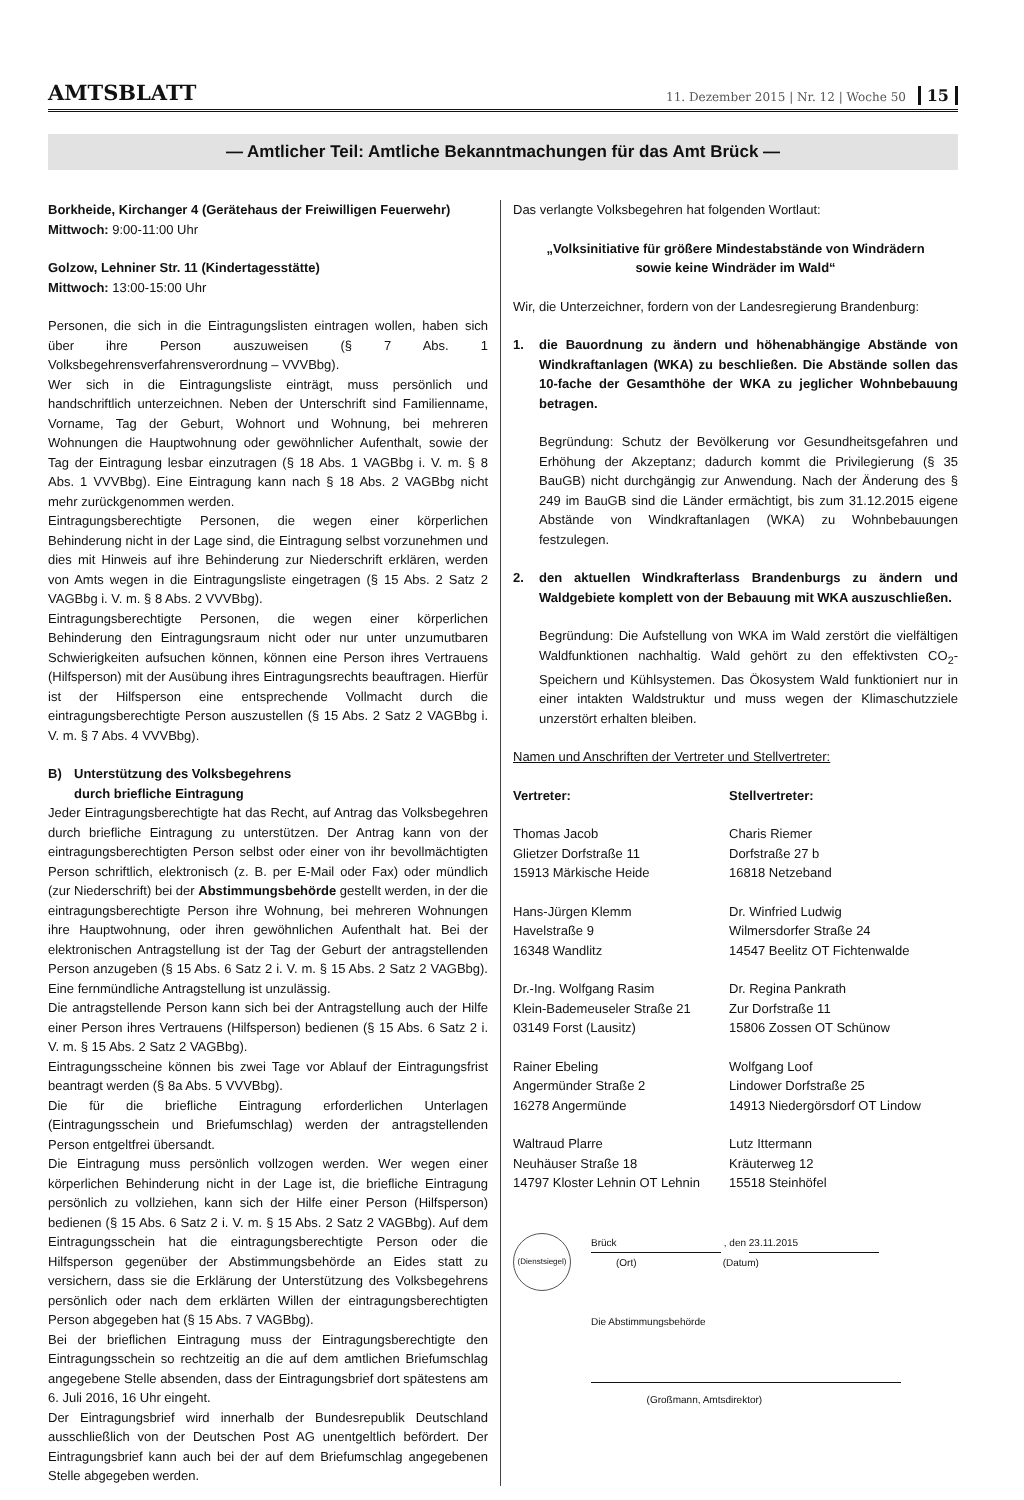AMTSBLATT
11. Dezember 2015 | Nr. 12 | Woche 50 15
— Amtlicher Teil: Amtliche Bekanntmachungen für das Amt Brück —
Borkheide, Kirchanger 4 (Gerätehaus der Freiwilligen Feuerwehr)
Mittwoch: 9:00-11:00 Uhr
Golzow, Lehniner Str. 11 (Kindertagesstätte)
Mittwoch: 13:00-15:00 Uhr
Personen, die sich in die Eintragungslisten eintragen wollen, haben sich über ihre Person auszuweisen (§ 7 Abs. 1 Volksbegehrensverfahrensverordnung – VVVBbg).
Wer sich in die Eintragungsliste einträgt, muss persönlich und handschriftlich unterzeichnen. Neben der Unterschrift sind Familienname, Vorname, Tag der Geburt, Wohnort und Wohnung, bei mehreren Wohnungen die Hauptwohnung oder gewöhnlicher Aufenthalt, sowie der Tag der Eintragung lesbar einzutragen (§ 18 Abs. 1 VAGBbg i. V. m. § 8 Abs. 1 VVVBbg). Eine Eintragung kann nach § 18 Abs. 2 VAGBbg nicht mehr zurückgenommen werden.
Eintragungsberechtigte Personen, die wegen einer körperlichen Behinderung nicht in der Lage sind, die Eintragung selbst vorzunehmen und dies mit Hinweis auf ihre Behinderung zur Niederschrift erklären, werden von Amts wegen in die Eintragungsliste eingetragen (§ 15 Abs. 2 Satz 2 VAGBbg i. V. m. § 8 Abs. 2 VVVBbg).
Eintragungsberechtigte Personen, die wegen einer körperlichen Behinderung den Eintragungsraum nicht oder nur unter unzumutbaren Schwierigkeiten aufsuchen können, können eine Person ihres Vertrauens (Hilfsperson) mit der Ausübung ihres Eintragungsrechts beauftragen. Hierfür ist der Hilfsperson eine entsprechende Vollmacht durch die eintragungsberechtigte Person auszustellen (§ 15 Abs. 2 Satz 2 VAGBbg i. V. m. § 7 Abs. 4 VVVBbg).
B) Unterstützung des Volksbegehrens
durch briefliche Eintragung
Jeder Eintragungsberechtigte hat das Recht, auf Antrag das Volksbegehren durch briefliche Eintragung zu unterstützen. Der Antrag kann von der eintragungsberechtigten Person selbst oder einer von ihr bevollmächtigten Person schriftlich, elektronisch (z. B. per E-Mail oder Fax) oder mündlich (zur Niederschrift) bei der Abstimmungsbehörde gestellt werden, in der die eintragungsberechtigte Person ihre Wohnung, bei mehreren Wohnungen ihre Hauptwohnung, oder ihren gewöhnlichen Aufenthalt hat. Bei der elektronischen Antragstellung ist der Tag der Geburt der antragstellenden Person anzugeben (§ 15 Abs. 6 Satz 2 i. V. m. § 15 Abs. 2 Satz 2 VAGBbg). Eine fernmündliche Antragstellung ist unzulässig.
Die antragstellende Person kann sich bei der Antragstellung auch der Hilfe einer Person ihres Vertrauens (Hilfsperson) bedienen (§ 15 Abs. 6 Satz 2 i. V. m. § 15 Abs. 2 Satz 2 VAGBbg).
Eintragungsscheine können bis zwei Tage vor Ablauf der Eintragungsfrist beantragt werden (§ 8a Abs. 5 VVVBbg).
Die für die briefliche Eintragung erforderlichen Unterlagen (Eintragungsschein und Briefumschlag) werden der antragstellenden Person entgeltfrei übersandt.
Die Eintragung muss persönlich vollzogen werden. Wer wegen einer körperlichen Behinderung nicht in der Lage ist, die briefliche Eintragung persönlich zu vollziehen, kann sich der Hilfe einer Person (Hilfsperson) bedienen (§ 15 Abs. 6 Satz 2 i. V. m. § 15 Abs. 2 Satz 2 VAGBbg). Auf dem Eintragungsschein hat die eintragungsberechtigte Person oder die Hilfsperson gegenüber der Abstimmungsbehörde an Eides statt zu versichern, dass sie die Erklärung der Unterstützung des Volksbegehrens persönlich oder nach dem erklärten Willen der eintragungsberechtigten Person abgegeben hat (§ 15 Abs. 7 VAGBbg).
Bei der brieflichen Eintragung muss der Eintragungsberechtigte den Eintragungsschein so rechtzeitig an die auf dem amtlichen Briefumschlag angegebene Stelle absenden, dass der Eintragungsbrief dort spätestens am 6. Juli 2016, 16 Uhr eingeht.
Der Eintragungsbrief wird innerhalb der Bundesrepublik Deutschland ausschließlich von der Deutschen Post AG unentgeltlich befördert. Der Eintragungsbrief kann auch bei der auf dem Briefumschlag angegebenen Stelle abgegeben werden.
Das verlangte Volksbegehren hat folgenden Wortlaut:
„Volksinitiative für größere Mindestabstände von Windrädern
sowie keine Windräder im Wald“
Wir, die Unterzeichner, fordern von der Landesregierung Brandenburg:
1. die Bauordnung zu ändern und höhenabhängige Abstände von Windkraftanlagen (WKA) zu beschließen. Die Abstände sollen das 10-fache der Gesamthöhe der WKA zu jeglicher Wohnbebauung betragen.
Begründung: Schutz der Bevölkerung vor Gesundheitsgefahren und Erhöhung der Akzeptanz; dadurch kommt die Privilegierung (§ 35 BauGB) nicht durchgängig zur Anwendung. Nach der Änderung des § 249 im BauGB sind die Länder ermächtigt, bis zum 31.12.2015 eigene Abstände von Windkraftanlagen (WKA) zu Wohnbebauungen festzulegen.
2. den aktuellen Windkrafterlass Brandenburgs zu ändern und Waldgebiete komplett von der Bebauung mit WKA auszuschließen.
Begründung: Die Aufstellung von WKA im Wald zerstört die vielfältigen Waldfunktionen nachhaltig. Wald gehört zu den effektivsten CO<sub>2</sub>-Speichern und Kühlsystemen. Das Ökosystem Wald funktioniert nur in einer intakten Waldstruktur und muss wegen der Klimaschutzziele unzerstört erhalten bleiben.
Namen und Anschriften der Vertreter und Stellvertreter:
Vertreter:
Stellvertreter:
Thomas Jacob
Glietzer Dorfstraße 11
15913 Märkische Heide
Charis Riemer
Dorfstraße 27 b
16818 Netzeband
Hans-Jürgen Klemm
Havelstraße 9
16348 Wandlitz
Dr. Winfried Ludwig
Wilmersdorfer Straße 24
14547 Beelitz OT Fichtenwalde
Dr.-Ing. Wolfgang Rasim
Klein-Bademeuseler Straße 21
03149 Forst (Lausitz)
Dr. Regina Pankrath
Zur Dorfstraße 11
15806 Zossen OT Schünow
Rainer Ebeling
Angermünder Straße 2
16278 Angermünde
Wolfgang Loof
Lindower Dorfstraße 25
14913 Niedergörsdorf OT Lindow
Waltraud Plarre
Neuhäuser Straße 18
14797 Kloster Lehnin OT Lehnin
Lutz Ittermann
Kräuterweg 12
15518 Steinhöfel
(Dienstsiegel)
Brück , den 23.11.2015
(Ort) (Datum)
Die Abstimmungsbehörde
(Großmann, Amtsdirektor)